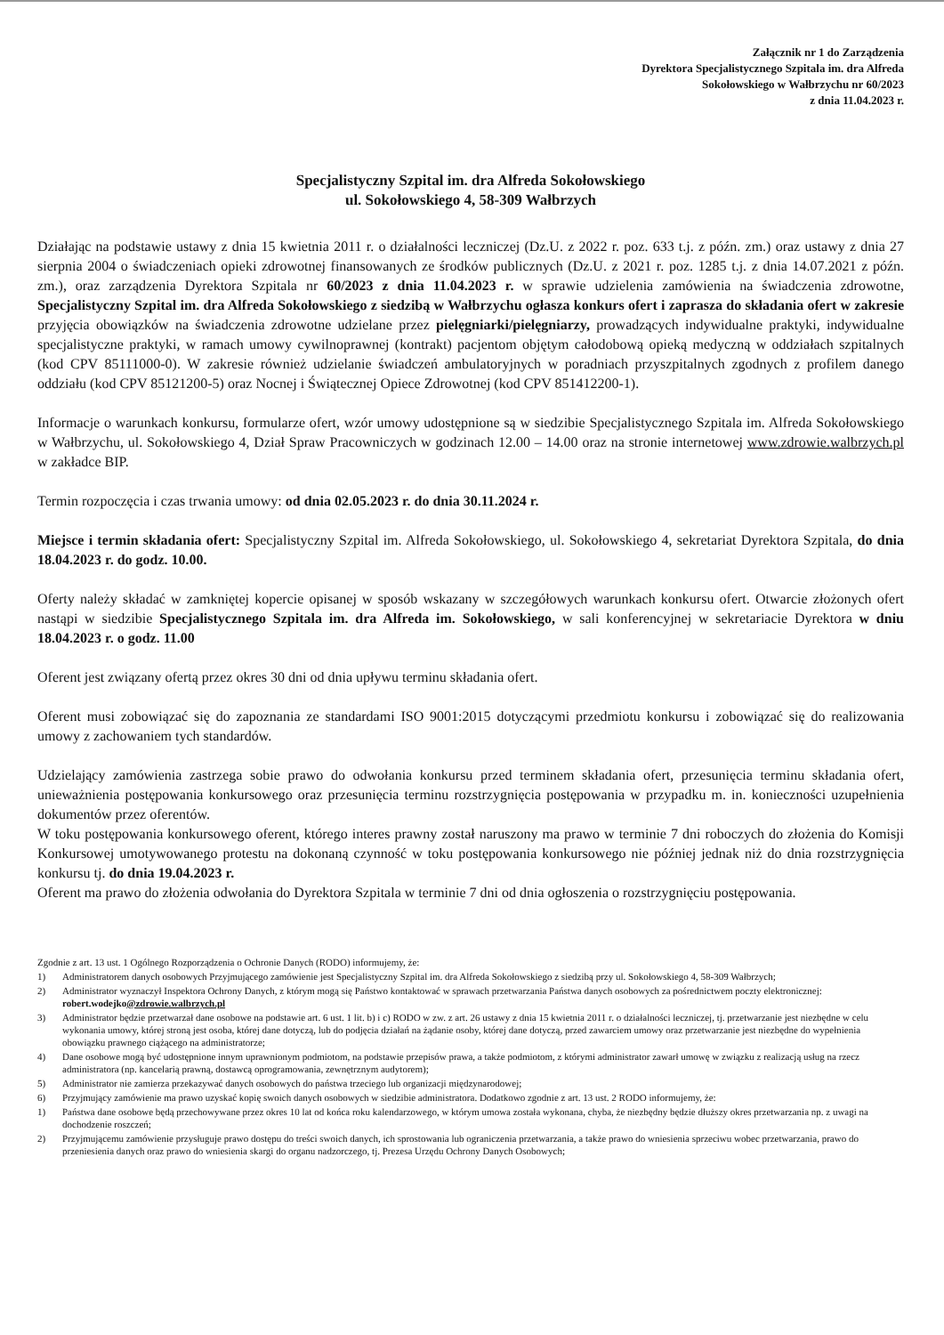Załącznik nr 1 do Zarządzenia
Dyrektora Specjalistycznego Szpitala im. dra Alfreda
Sokołowskiego w Wałbrzychu nr 60/2023
z dnia 11.04.2023 r.
Specjalistyczny Szpital im. dra Alfreda Sokołowskiego
ul. Sokołowskiego 4, 58-309 Wałbrzych
Działając na podstawie ustawy z dnia 15 kwietnia 2011 r. o działalności leczniczej (Dz.U. z 2022 r. poz. 633 t.j. z późn. zm.) oraz ustawy z dnia 27 sierpnia 2004 o świadczeniach opieki zdrowotnej finansowanych ze środków publicznych (Dz.U. z 2021 r. poz. 1285 t.j. z dnia 14.07.2021 z późn. zm.), oraz zarządzenia Dyrektora Szpitala nr 60/2023 z dnia 11.04.2023 r. w sprawie udzielenia zamówienia na świadczenia zdrowotne, Specjalistyczny Szpital im. dra Alfreda Sokołowskiego z siedzibą w Wałbrzychu ogłasza konkurs ofert i zaprasza do składania ofert w zakresie przyjęcia obowiązków na świadczenia zdrowotne udzielane przez pielęgniarki/pielęgniarzy, prowadzących indywidualne praktyki, indywidualne specjalistyczne praktyki, w ramach umowy cywilnoprawnej (kontrakt) pacjentom objętym całodobową opieką medyczną w oddziałach szpitalnych (kod CPV 85111000-0). W zakresie również udzielanie świadczeń ambulatoryjnych w poradniach przyszpitalnych zgodnych z profilem danego oddziału (kod CPV 85121200-5) oraz Nocnej i Świątecznej Opiece Zdrowotnej (kod CPV 851412200-1).
Informacje o warunkach konkursu, formularze ofert, wzór umowy udostępnione są w siedzibie Specjalistycznego Szpitala im. Alfreda Sokołowskiego w Wałbrzychu, ul. Sokołowskiego 4, Dział Spraw Pracowniczych w godzinach 12.00 – 14.00 oraz na stronie internetowej www.zdrowie.walbrzych.pl w zakładce BIP.
Termin rozpoczęcia i czas trwania umowy: od dnia 02.05.2023 r. do dnia 30.11.2024 r.
Miejsce i termin składania ofert: Specjalistyczny Szpital im. Alfreda Sokołowskiego, ul. Sokołowskiego 4, sekretariat Dyrektora Szpitala, do dnia 18.04.2023 r. do godz. 10.00.
Oferty należy składać w zamkniętej kopercie opisanej w sposób wskazany w szczegółowych warunkach konkursu ofert. Otwarcie złożonych ofert nastąpi w siedzibie Specjalistycznego Szpitala im. dra Alfreda im. Sokołowskiego, w sali konferencyjnej w sekretariacie Dyrektora w dniu 18.04.2023 r. o godz. 11.00
Oferent jest związany ofertą przez okres 30 dni od dnia upływu terminu składania ofert.
Oferent musi zobowiązać się do zapoznania ze standardami ISO 9001:2015 dotyczącymi przedmiotu konkursu i zobowiązać się do realizowania umowy z zachowaniem tych standardów.
Udzielający zamówienia zastrzega sobie prawo do odwołania konkursu przed terminem składania ofert, przesunięcia terminu składania ofert, unieważnienia postępowania konkursowego oraz przesunięcia terminu rozstrzygnięcia postępowania w przypadku m. in. konieczności uzupełnienia dokumentów przez oferentów.
W toku postępowania konkursowego oferent, którego interes prawny został naruszony ma prawo w terminie 7 dni roboczych do złożenia do Komisji Konkursowej umotywowanego protestu na dokonaną czynność w toku postępowania konkursowego nie później jednak niż do dnia rozstrzygnięcia konkursu tj. do dnia 19.04.2023 r.
Oferent ma prawo do złożenia odwołania do Dyrektora Szpitala w terminie 7 dni od dnia ogłoszenia o rozstrzygnięciu postępowania.
Zgodnie z art. 13 ust. 1 Ogólnego Rozporządzenia o Ochronie Danych (RODO) informujemy, że:
1) Administratorem danych osobowych Przyjmującego zamówienie jest Specjalistyczny Szpital im. dra Alfreda Sokołowskiego z siedzibą przy ul. Sokołowskiego 4, 58-309 Wałbrzych;
2) Administrator wyznaczył Inspektora Ochrony Danych, z którym mogą się Państwo kontaktować w sprawach przetwarzania Państwa danych osobowych za pośrednictwem poczty elektronicznej: robert.wodejko@zdrowie.walbrzych.pl
3) Administrator będzie przetwarzał dane osobowe na podstawie art. 6 ust. 1 lit. b) i c) RODO w zw. z art. 26 ustawy z dnia 15 kwietnia 2011 r. o działalności leczniczej, tj. przetwarzanie jest niezbędne w celu wykonania umowy, której stroną jest osoba, której dane dotyczą, lub do podjęcia działań na żądanie osoby, której dane dotyczą, przed zawarciem umowy oraz przetwarzanie jest niezbędne do wypełnienia obowiązku prawnego ciążącego na administratorze;
4) Dane osobowe mogą być udostępnione innym uprawnionym podmiotom, na podstawie przepisów prawa, a także podmiotom, z którymi administrator zawarł umowę w związku z realizacją usług na rzecz administratora (np. kancelarią prawną, dostawcą oprogramowania, zewnętrznym audytorem);
5) Administrator nie zamierza przekazywać danych osobowych do państwa trzeciego lub organizacji międzynarodowej;
6) Przyjmujący zamówienie ma prawo uzyskać kopię swoich danych osobowych w siedzibie administratora. Dodatkowo zgodnie z art. 13 ust. 2 RODO informujemy, że:
1) Państwa dane osobowe będą przechowywane przez okres 10 lat od końca roku kalendarzowego, w którym umowa została wykonana, chyba, że niezbędny będzie dłuższy okres przetwarzania np. z uwagi na dochodzenie roszczeń;
2) Przyjmującemu zamówienie przysługuje prawo dostępu do treści swoich danych, ich sprostowania lub ograniczenia przetwarzania, a także prawo do wniesienia sprzeciwu wobec przetwarzania, prawo do przeniesienia danych oraz prawo do wniesienia skargi do organu nadzorczego, tj. Prezesa Urzędu Ochrony Danych Osobowych;